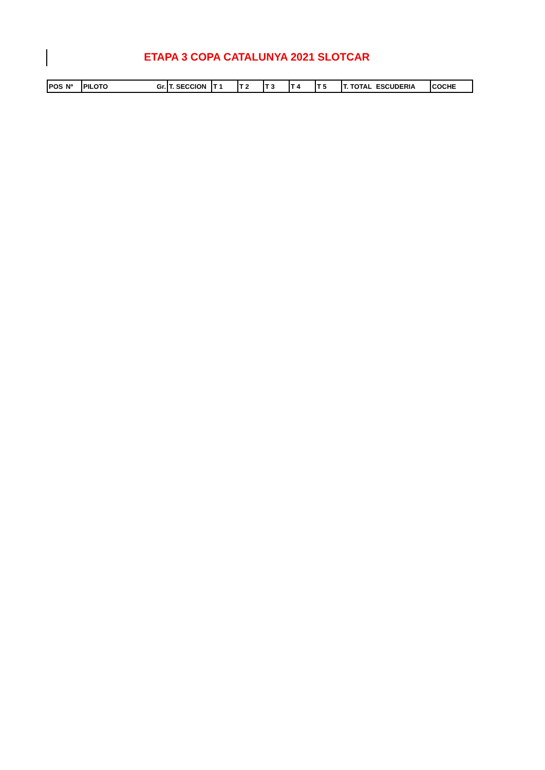ETAPA 3 COPA CATALUNYA 2021 SLOTCAR
| POS | Nº | PILOTO | Gr. | T. SECCION | T 1 | T 2 | T 3 | T 4 | T 5 | T. TOTAL | ESCUDERIA | COCHE |
| --- | --- | --- | --- | --- | --- | --- | --- | --- | --- | --- | --- | --- |